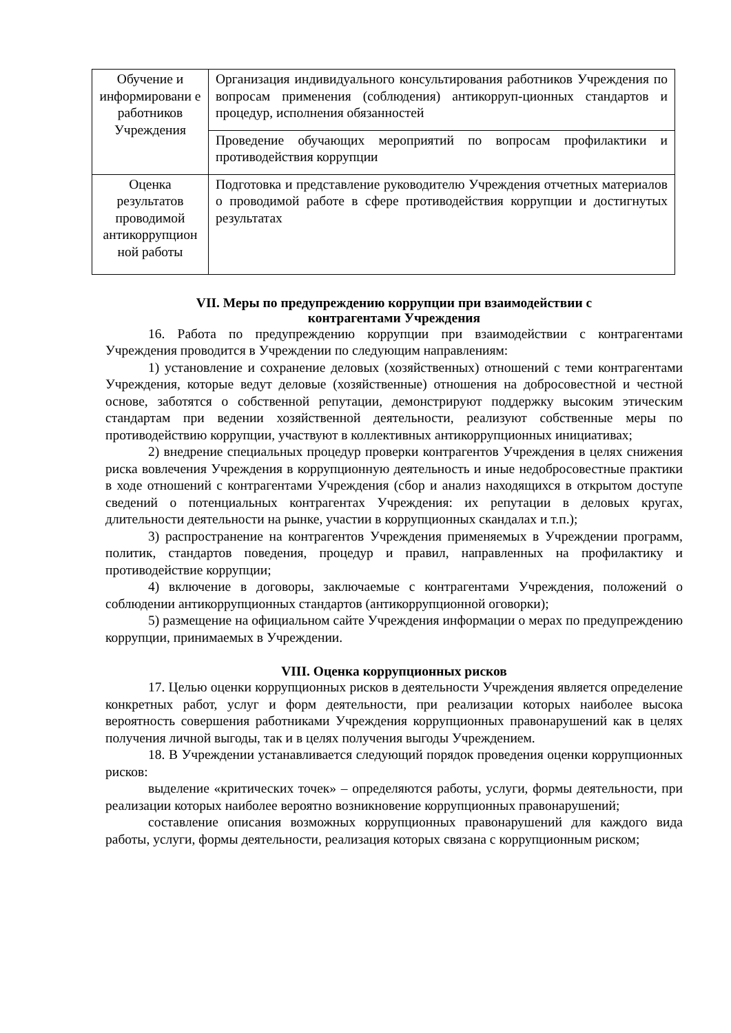| Обучение и информировани е работников Учреждения | Организация индивидуального консультирования работников Учреждения по вопросам применения (соблюдения) антикорруп-ционных стандартов и процедур, исполнения обязанностей |
| | Проведение обучающих мероприятий по вопросам профилактики и противодействия коррупции |
| Оценка результатов проводимой антикоррупцион ной работы | Подготовка и представление руководителю Учреждения отчетных материалов о проводимой работе в сфере противодействия коррупции и достигнутых результатах |
VII. Меры по предупреждению коррупции при взаимодействии с
контрагентами Учреждения
16. Работа по предупреждению коррупции при взаимодействии с контрагентами Учреждения проводится в Учреждении по следующим направлениям:
1) установление и сохранение деловых (хозяйственных) отношений с теми контрагентами Учреждения, которые ведут деловые (хозяйственные) отношения на добросовестной и честной основе, заботятся о собственной репутации, демонстрируют поддержку высоким этическим стандартам при ведении хозяйственной деятельности, реализуют собственные меры по противодействию коррупции, участвуют в коллективных антикоррупционных инициативах;
2) внедрение специальных процедур проверки контрагентов Учреждения в целях снижения риска вовлечения Учреждения в коррупционную деятельность и иные недобросовестные практики в ходе отношений с контрагентами Учреждения (сбор и анализ находящихся в открытом доступе сведений о потенциальных контрагентах Учреждения: их репутации в деловых кругах, длительности деятельности на рынке, участии в коррупционных скандалах и т.п.);
3) распространение на контрагентов Учреждения применяемых в Учреждении программ, политик, стандартов поведения, процедур и правил, направленных на профилактику и противодействие коррупции;
4) включение в договоры, заключаемые с контрагентами Учреждения, положений о соблюдении антикоррупционных стандартов (антикоррупционной оговорки);
5) размещение на официальном сайте Учреждения информации о мерах по предупреждению коррупции, принимаемых в Учреждении.
VIII. Оценка коррупционных рисков
17. Целью оценки коррупционных рисков в деятельности Учреждения является определение конкретных работ, услуг и форм деятельности, при реализации которых наиболее высока вероятность совершения работниками Учреждения коррупционных правонарушений как в целях получения личной выгоды, так и в целях получения выгоды Учреждением.
18. В Учреждении устанавливается следующий порядок проведения оценки коррупционных рисков:
выделение «критических точек» – определяются работы, услуги, формы деятельности, при реализации которых наиболее вероятно возникновение коррупционных правонарушений;
составление описания возможных коррупционных правонарушений для каждого вида работы, услуги, формы деятельности, реализация которых связана с коррупционным риском;